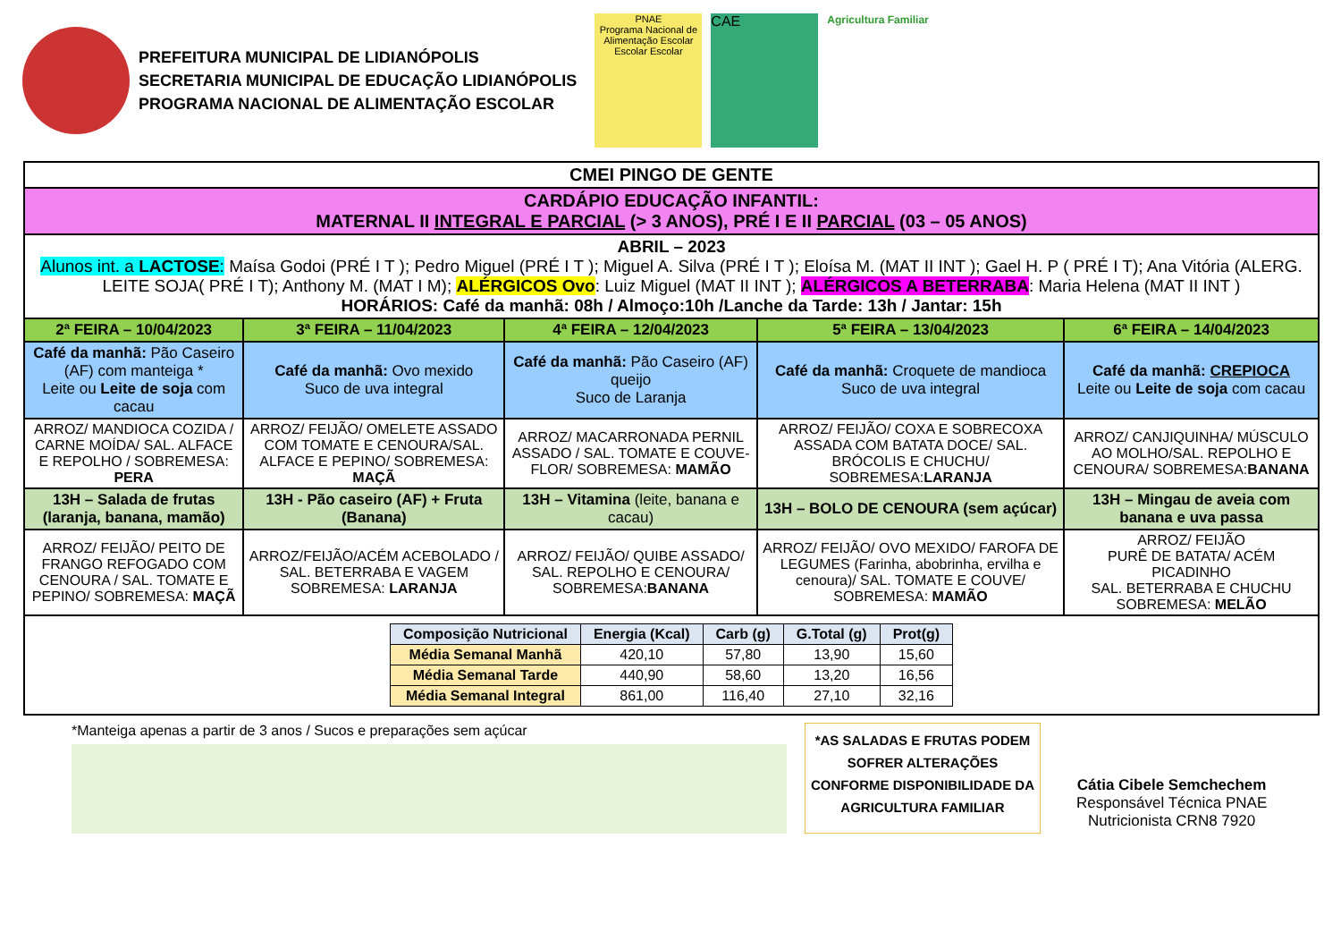PREFEITURA MUNICIPAL DE LIDIANÓPOLIS
SECRETARIA MUNICIPAL DE EDUCAÇÃO LIDIANÓPOLIS
PROGRAMA NACIONAL DE ALIMENTAÇÃO ESCOLAR
PNAE
Programa Nacional de Alimentação Escolar
Escolar Escolar
CAE
Agricultura Familiar
| CMEI PINGO DE GENTE | | | | |
| CARDÁPIO EDUCAÇÃO INFANTIL: MATERNAL II INTEGRAL E PARCIAL (> 3 ANOS), PRÉ I E II PARCIAL (03 – 05 ANOS) | | | | |
| ABRIL – 2023 Alunos int. a LACTOSE : Maísa Godoi (PRÉ I T ); Pedro Miguel (PRÉ I T ); Miguel A. Silva (PRÉ I T ); Eloísa M. (MAT II INT ); Gael H. P ( PRÉ I T); Ana Vitória (ALERG. LEITE SOJA( PRÉ I T); Anthony M. (MAT I M); ALÉRGICOS Ovo : Luiz Miguel (MAT II INT ); ALÉRGICOS A BETERRABA : Maria Helena (MAT II INT ) HORÁRIOS: Café da manhã: 08h / Almoço:10h /Lanche da Tarde: 13h / Jantar: 15h | | | | |
| 2ª FEIRA – 10/04/2023 | 3ª FEIRA – 11/04/2023 | 4ª FEIRA – 12/04/2023 | 5ª FEIRA – 13/04/2023 | 6ª FEIRA – 14/04/2023 |
| Café da manhã: Pão Caseiro (AF) com manteiga * Leite ou Leite de soja com cacau | Café da manhã: Ovo mexido Suco de uva integral | Café da manhã: Pão Caseiro (AF) queijo Suco de Laranja | Café da manhã: Croquete de mandioca Suco de uva integral | Café da manhã: CREPIOCA Leite ou Leite de soja com cacau |
| ARROZ/ MANDIOCA COZIDA / CARNE MOÍDA/ SAL. ALFACE E REPOLHO / SOBREMESA: PERA | ARROZ/ FEIJÃO/ OMELETE ASSADO COM TOMATE E CENOURA/SAL. ALFACE E PEPINO/ SOBREMESA: MAÇÃ | ARROZ/ MACARRONADA PERNIL ASSADO / SAL. TOMATE E COUVE-FLOR/ SOBREMESA: MAMÃO | ARROZ/ FEIJÃO/ COXA E SOBRECOXA ASSADA COM BATATA DOCE/ SAL. BRÓCOLIS E CHUCHU/ SOBREMESA: LARANJA | ARROZ/ CANJIQUINHA/ MÚSCULO AO MOLHO/SAL. REPOLHO E CENOURA/ SOBREMESA: BANANA |
| 13H – Salada de frutas (laranja, banana, mamão) | 13H - Pão caseiro (AF) + Fruta (Banana) | 13H – Vitamina (leite, banana e cacau) | 13H – BOLO DE CENOURA (sem açúcar) | 13H – Mingau de aveia com banana e uva passa |
| ARROZ/ FEIJÃO/ PEITO DE FRANGO REFOGADO COM CENOURA / SAL. TOMATE E PEPINO/ SOBREMESA: MAÇÃ | ARROZ/FEIJÃO/ACÉM ACEBOLADO / SAL. BETERRABA E VAGEM SOBREMESA: LARANJA | ARROZ/ FEIJÃO/ QUIBE ASSADO/ SAL. REPOLHO E CENOURA/ SOBREMESA: BANANA | ARROZ/ FEIJÃO/ OVO MEXIDO/ FAROFA DE LEGUMES (Farinha, abobrinha, ervilha e cenoura)/ SAL. TOMATE E COUVE/ SOBREMESA: MAMÃO | ARROZ/ FEIJÃO PURÊ DE BATATA/ ACÉM PICADINHO SAL. BETERRABA E CHUCHU SOBREMESA: MELÃO |
| / Composição Nutricional / Energia (Kcal) / Carb (g) / G.Total (g) / Prot(g) / / --- / --- / --- / --- / --- / / Média Semanal Manhã / 420,10 / 57,80 / 13,90 / 15,60 / / Média Semanal Tarde / 440,90 / 58,60 / 13,20 / 16,56 / / Média Semanal Integral / 861,00 / 116,40 / 27,10 / 32,16 / | | | | |
*Manteiga apenas a partir de 3 anos / Sucos e preparações sem açúcar
*AS SALADAS E FRUTAS PODEM SOFRER ALTERAÇÕES CONFORME DISPONIBILIDADE DA AGRICULTURA FAMILIAR
Cátia Cibele Semchechem
Responsável Técnica PNAE
Nutricionista CRN8 7920